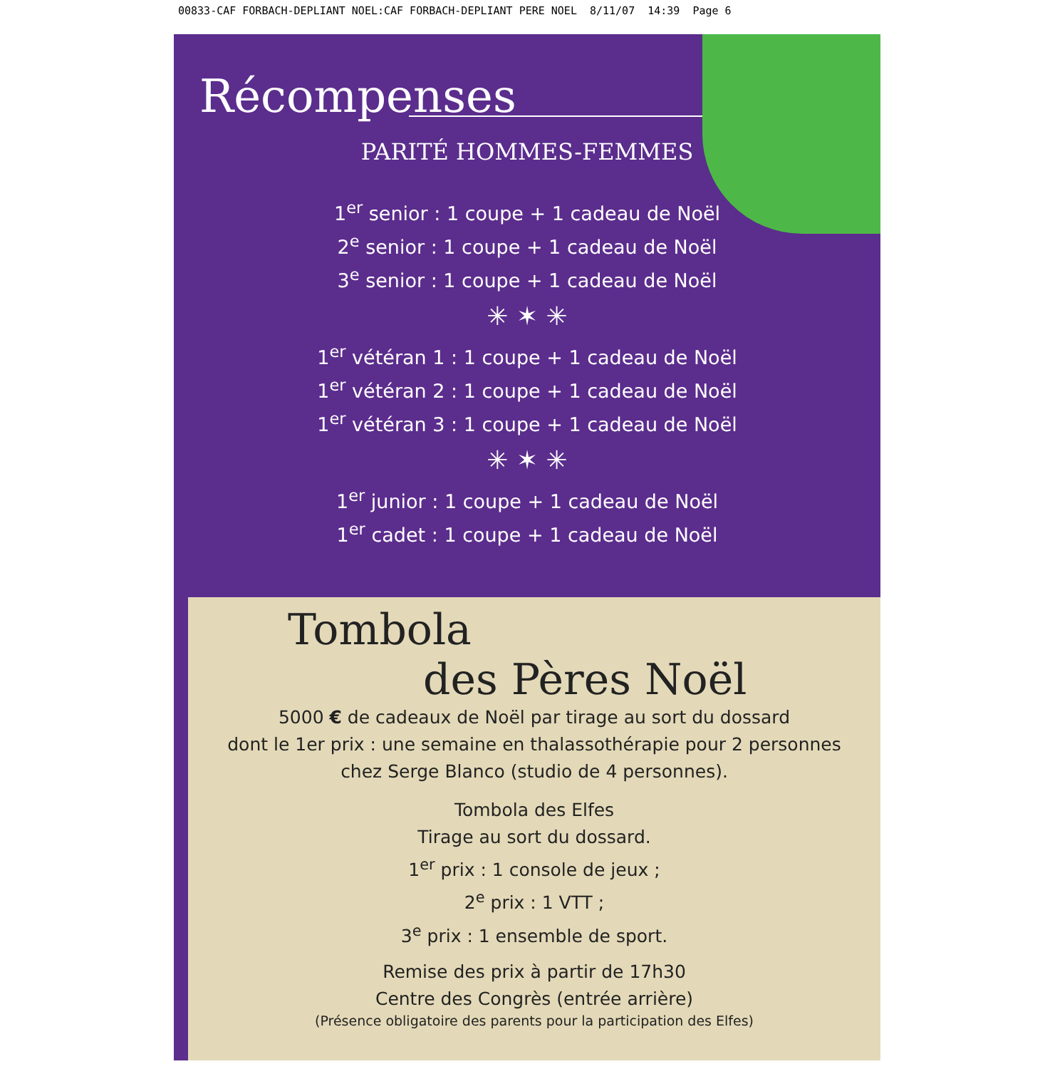00833-CAF FORBACH-DEPLIANT NOEL:CAF FORBACH-DEPLIANT PERE NOEL 8/11/07 14:39 Page 6
Récompenses
PARITÉ HOMMES-FEMMES
1<sup>er</sup> senior : 1 coupe + 1 cadeau de Noël
2<sup>e</sup> senior : 1 coupe + 1 cadeau de Noël
3<sup>e</sup> senior : 1 coupe + 1 cadeau de Noël
✳ ✶ ✳
1<sup>er</sup> vétéran 1 : 1 coupe + 1 cadeau de Noël
1<sup>er</sup> vétéran 2 : 1 coupe + 1 cadeau de Noël
1<sup>er</sup> vétéran 3 : 1 coupe + 1 cadeau de Noël
✳ ✶ ✳
1<sup>er</sup> junior : 1 coupe + 1 cadeau de Noël
1<sup>er</sup> cadet : 1 coupe + 1 cadeau de Noël
Tombola
des Pères Noël
5000 € de cadeaux de Noël par tirage au sort du dossard
dont le 1er prix : une semaine en thalassothérapie pour 2 personnes
chez Serge Blanco (studio de 4 personnes).
Tombola des Elfes
Tirage au sort du dossard.
1<sup>er</sup> prix : 1 console de jeux ;
2<sup>e</sup> prix : 1 VTT ;
3<sup>e</sup> prix : 1 ensemble de sport.
Remise des prix à partir de 17h30
Centre des Congrès (entrée arrière)
(Présence obligatoire des parents pour la participation des Elfes)